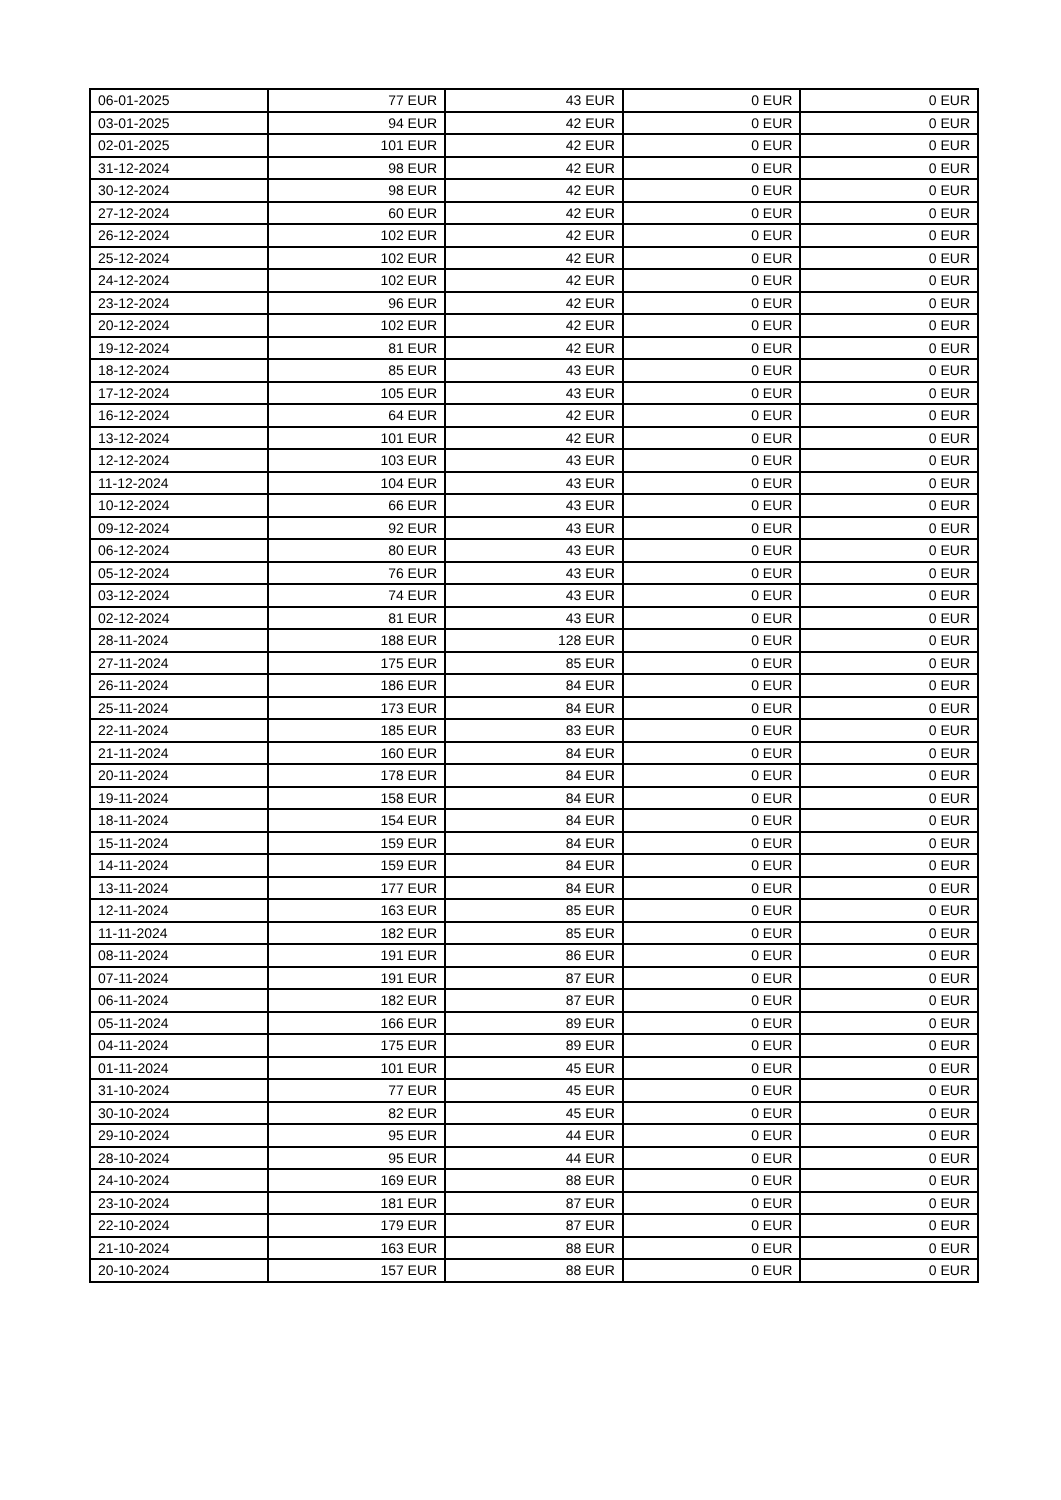| 06-01-2025 | 77 EUR | 43 EUR | 0 EUR | 0 EUR |
| 03-01-2025 | 94 EUR | 42 EUR | 0 EUR | 0 EUR |
| 02-01-2025 | 101 EUR | 42 EUR | 0 EUR | 0 EUR |
| 31-12-2024 | 98 EUR | 42 EUR | 0 EUR | 0 EUR |
| 30-12-2024 | 98 EUR | 42 EUR | 0 EUR | 0 EUR |
| 27-12-2024 | 60 EUR | 42 EUR | 0 EUR | 0 EUR |
| 26-12-2024 | 102 EUR | 42 EUR | 0 EUR | 0 EUR |
| 25-12-2024 | 102 EUR | 42 EUR | 0 EUR | 0 EUR |
| 24-12-2024 | 102 EUR | 42 EUR | 0 EUR | 0 EUR |
| 23-12-2024 | 96 EUR | 42 EUR | 0 EUR | 0 EUR |
| 20-12-2024 | 102 EUR | 42 EUR | 0 EUR | 0 EUR |
| 19-12-2024 | 81 EUR | 42 EUR | 0 EUR | 0 EUR |
| 18-12-2024 | 85 EUR | 43 EUR | 0 EUR | 0 EUR |
| 17-12-2024 | 105 EUR | 43 EUR | 0 EUR | 0 EUR |
| 16-12-2024 | 64 EUR | 42 EUR | 0 EUR | 0 EUR |
| 13-12-2024 | 101 EUR | 42 EUR | 0 EUR | 0 EUR |
| 12-12-2024 | 103 EUR | 43 EUR | 0 EUR | 0 EUR |
| 11-12-2024 | 104 EUR | 43 EUR | 0 EUR | 0 EUR |
| 10-12-2024 | 66 EUR | 43 EUR | 0 EUR | 0 EUR |
| 09-12-2024 | 92 EUR | 43 EUR | 0 EUR | 0 EUR |
| 06-12-2024 | 80 EUR | 43 EUR | 0 EUR | 0 EUR |
| 05-12-2024 | 76 EUR | 43 EUR | 0 EUR | 0 EUR |
| 03-12-2024 | 74 EUR | 43 EUR | 0 EUR | 0 EUR |
| 02-12-2024 | 81 EUR | 43 EUR | 0 EUR | 0 EUR |
| 28-11-2024 | 188 EUR | 128 EUR | 0 EUR | 0 EUR |
| 27-11-2024 | 175 EUR | 85 EUR | 0 EUR | 0 EUR |
| 26-11-2024 | 186 EUR | 84 EUR | 0 EUR | 0 EUR |
| 25-11-2024 | 173 EUR | 84 EUR | 0 EUR | 0 EUR |
| 22-11-2024 | 185 EUR | 83 EUR | 0 EUR | 0 EUR |
| 21-11-2024 | 160 EUR | 84 EUR | 0 EUR | 0 EUR |
| 20-11-2024 | 178 EUR | 84 EUR | 0 EUR | 0 EUR |
| 19-11-2024 | 158 EUR | 84 EUR | 0 EUR | 0 EUR |
| 18-11-2024 | 154 EUR | 84 EUR | 0 EUR | 0 EUR |
| 15-11-2024 | 159 EUR | 84 EUR | 0 EUR | 0 EUR |
| 14-11-2024 | 159 EUR | 84 EUR | 0 EUR | 0 EUR |
| 13-11-2024 | 177 EUR | 84 EUR | 0 EUR | 0 EUR |
| 12-11-2024 | 163 EUR | 85 EUR | 0 EUR | 0 EUR |
| 11-11-2024 | 182 EUR | 85 EUR | 0 EUR | 0 EUR |
| 08-11-2024 | 191 EUR | 86 EUR | 0 EUR | 0 EUR |
| 07-11-2024 | 191 EUR | 87 EUR | 0 EUR | 0 EUR |
| 06-11-2024 | 182 EUR | 87 EUR | 0 EUR | 0 EUR |
| 05-11-2024 | 166 EUR | 89 EUR | 0 EUR | 0 EUR |
| 04-11-2024 | 175 EUR | 89 EUR | 0 EUR | 0 EUR |
| 01-11-2024 | 101 EUR | 45 EUR | 0 EUR | 0 EUR |
| 31-10-2024 | 77 EUR | 45 EUR | 0 EUR | 0 EUR |
| 30-10-2024 | 82 EUR | 45 EUR | 0 EUR | 0 EUR |
| 29-10-2024 | 95 EUR | 44 EUR | 0 EUR | 0 EUR |
| 28-10-2024 | 95 EUR | 44 EUR | 0 EUR | 0 EUR |
| 24-10-2024 | 169 EUR | 88 EUR | 0 EUR | 0 EUR |
| 23-10-2024 | 181 EUR | 87 EUR | 0 EUR | 0 EUR |
| 22-10-2024 | 179 EUR | 87 EUR | 0 EUR | 0 EUR |
| 21-10-2024 | 163 EUR | 88 EUR | 0 EUR | 0 EUR |
| 20-10-2024 | 157 EUR | 88 EUR | 0 EUR | 0 EUR |